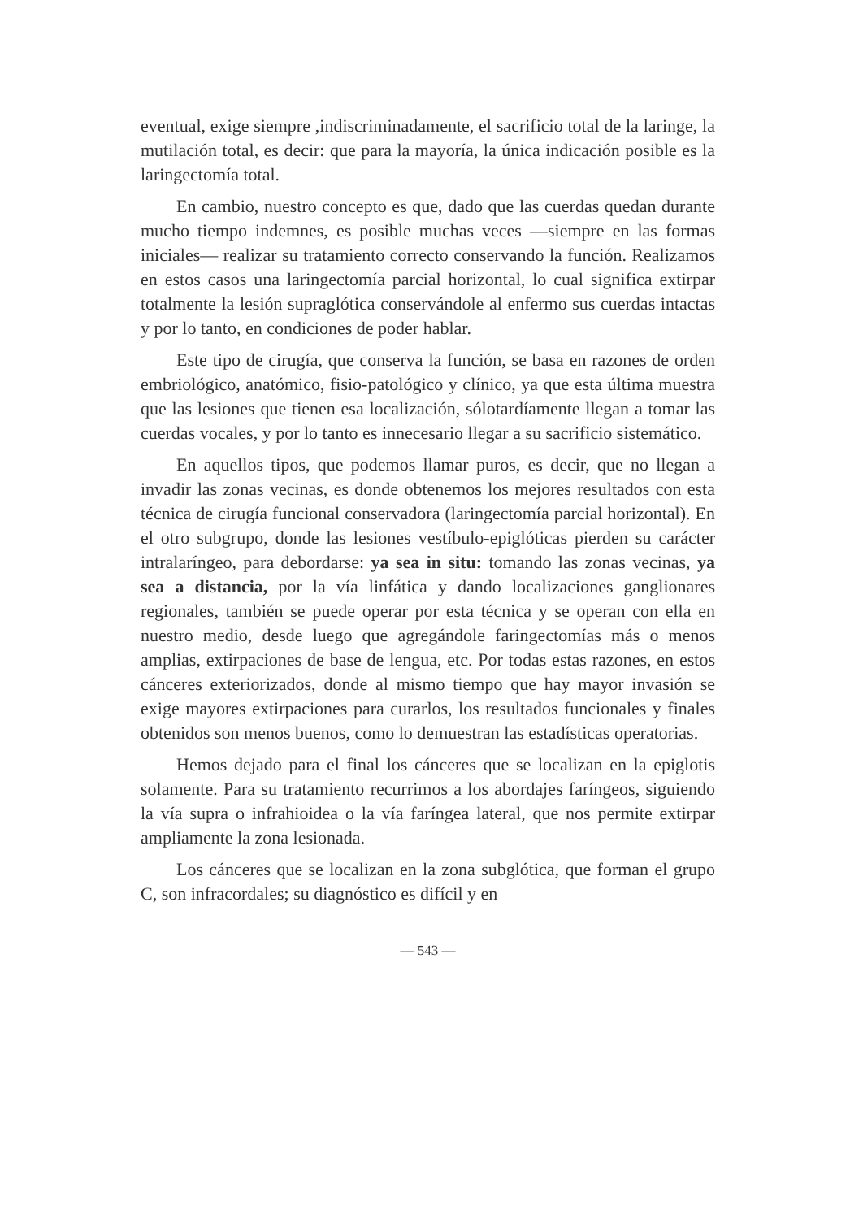eventual, exige siempre ,indiscriminadamente, el sacrificio total de la laringe, la mutilación total, es decir: que para la mayoría, la única indicación posible es la laringectomía total.
En cambio, nuestro concepto es que, dado que las cuerdas quedan durante mucho tiempo indemnes, es posible muchas veces —siempre en las formas iniciales— realizar su tratamiento correcto conservando la función. Realizamos en estos casos una laringectomía parcial horizontal, lo cual significa extirpar totalmente la lesión supraglótica conservándole al enfermo sus cuerdas intactas y por lo tanto, en condiciones de poder hablar.
Este tipo de cirugía, que conserva la función, se basa en razones de orden embriológico, anatómico, fisio-patológico y clínico, ya que esta última muestra que las lesiones que tienen esa localización, sólotardíamente llegan a tomar las cuerdas vocales, y por lo tanto es innecesario llegar a su sacrificio sistemático.
En aquellos tipos, que podemos llamar puros, es decir, que no llegan a invadir las zonas vecinas, es donde obtenemos los mejores resultados con esta técnica de cirugía funcional conservadora (laringectomía parcial horizontal). En el otro subgrupo, donde las lesiones vestíbulo-epiglóticas pierden su carácter intralaríngeo, para debordarse: ya sea in situ: tomando las zonas vecinas, ya sea a distancia, por la vía linfática y dando localizaciones ganglionares regionales, también se puede operar por esta técnica y se operan con ella en nuestro medio, desde luego que agregándole faringectomías más o menos amplias, extirpaciones de base de lengua, etc. Por todas estas razones, en estos cánceres exteriorizados, donde al mismo tiempo que hay mayor invasión se exige mayores extirpaciones para curarlos, los resultados funcionales y finales obtenidos son menos buenos, como lo demuestran las estadísticas operatorias.
Hemos dejado para el final los cánceres que se localizan en la epiglotis solamente. Para su tratamiento recurrimos a los abordajes faríngeos, siguiendo la vía supra o infrahioidea o la vía faríngea lateral, que nos permite extirpar ampliamente la zona lesionada.
Los cánceres que se localizan en la zona subglótica, que forman el grupo C, son infracordales; su diagnóstico es difícil y en
— 543 —